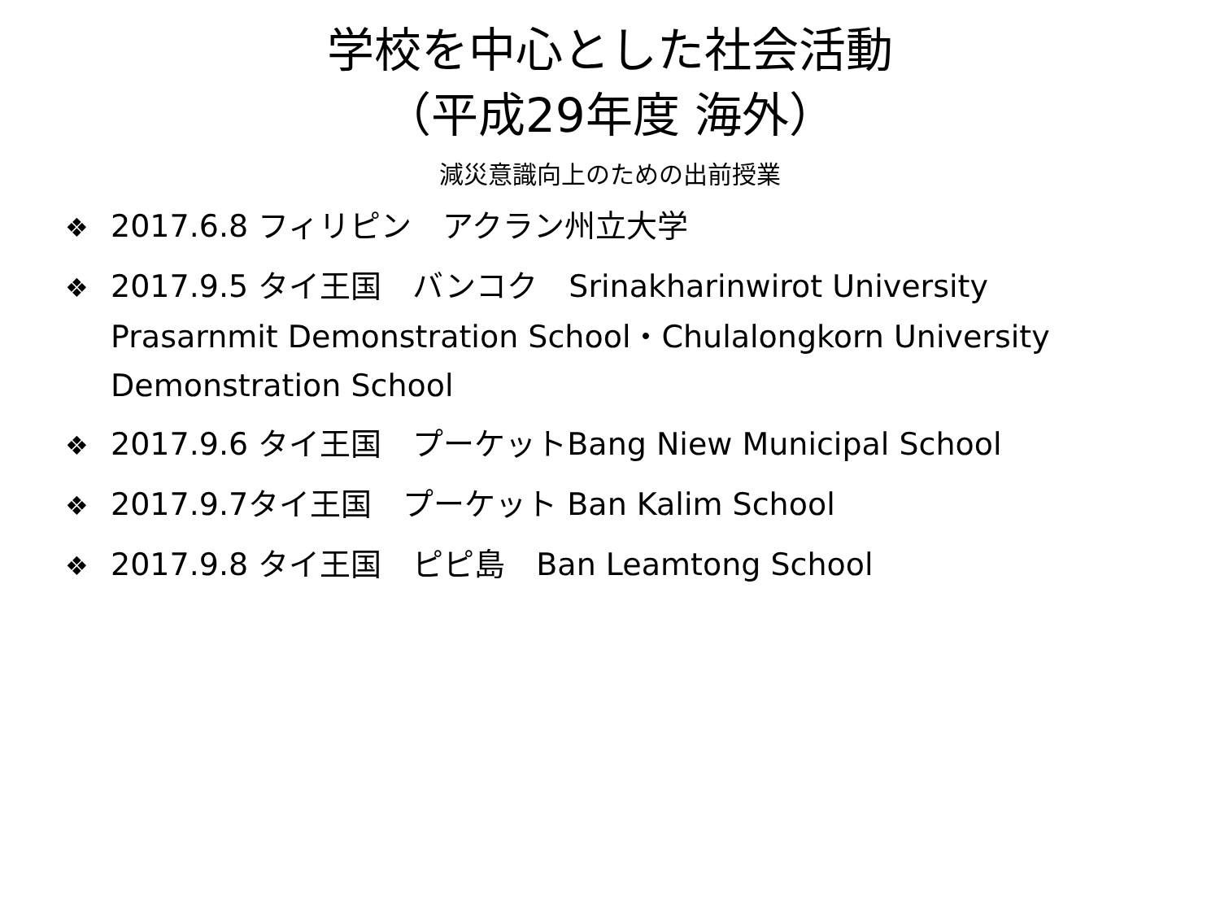学校を中心とした社会活動
（平成29年度 海外）
減災意識向上のための出前授業
❖ 2017.6.8 フィリピン　アクラン州立大学
❖ 2017.9.5 タイ王国　バンコク　Srinakharinwirot University Prasarnmit Demonstration School・Chulalongkorn University Demonstration School
❖ 2017.9.6 タイ王国　プーケットBang Niew Municipal School
❖ 2017.9.7タイ王国　プーケット Ban Kalim School
❖ 2017.9.8 タイ王国　ピピ島　Ban Leamtong School